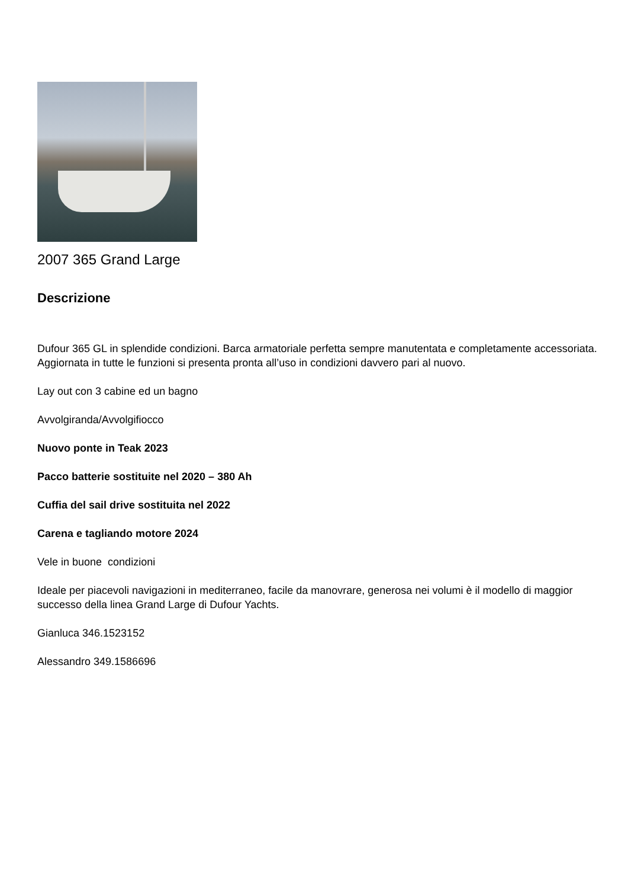2007 365 Grand Large
Descrizione
Dufour 365 GL in splendide condizioni. Barca armatoriale perfetta sempre manutentata e completamente accessoriata. Aggiornata in tutte le funzioni si presenta pronta all’uso in condizioni davvero pari al nuovo.
Lay out con 3 cabine ed un bagno
Avvolgiranda/Avvolgifiocco
Nuovo ponte in Teak 2023
Pacco batterie sostituite nel 2020 – 380 Ah
Cuffia del sail drive sostituita nel 2022
Carena e tagliando motore 2024
Vele in buone condizioni
Ideale per piacevoli navigazioni in mediterraneo, facile da manovrare, generosa nei volumi è il modello di maggior successo della linea Grand Large di Dufour Yachts.
Gianluca 346.1523152
Alessandro 349.1586696